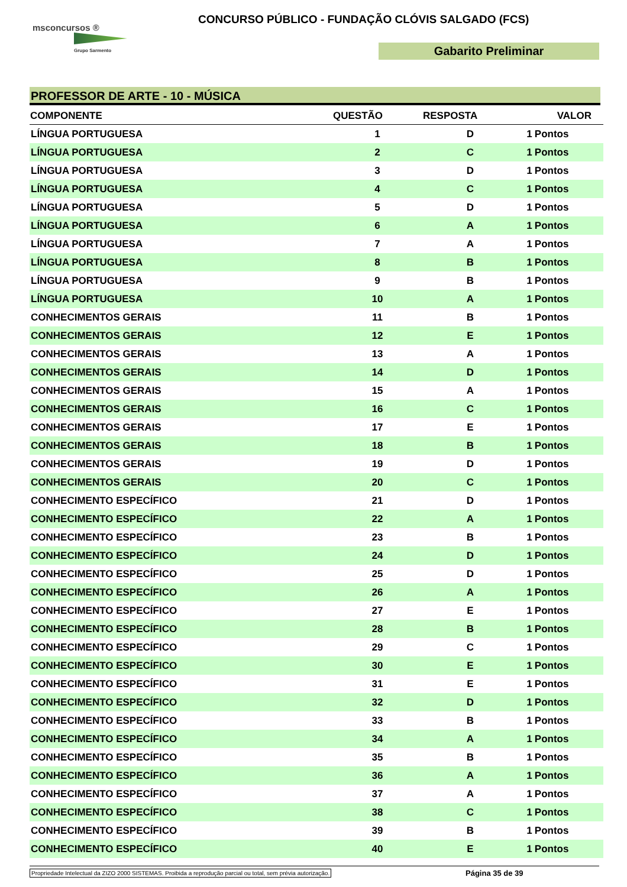msconcursos ®
Grupo Sarmento
CONCURSO PÚBLICO - FUNDAÇÃO CLÓVIS SALGADO (FCS)
Gabarito Preliminar
PROFESSOR DE ARTE - 10 - MÚSICA
| COMPONENTE | QUESTÃO | RESPOSTA | VALOR | |
| --- | --- | --- | --- | --- |
| LÍNGUA PORTUGUESA | 1 | D | 1 | Pontos |
| LÍNGUA PORTUGUESA | 2 | C | 1 | Pontos |
| LÍNGUA PORTUGUESA | 3 | D | 1 | Pontos |
| LÍNGUA PORTUGUESA | 4 | C | 1 | Pontos |
| LÍNGUA PORTUGUESA | 5 | D | 1 | Pontos |
| LÍNGUA PORTUGUESA | 6 | A | 1 | Pontos |
| LÍNGUA PORTUGUESA | 7 | A | 1 | Pontos |
| LÍNGUA PORTUGUESA | 8 | B | 1 | Pontos |
| LÍNGUA PORTUGUESA | 9 | B | 1 | Pontos |
| LÍNGUA PORTUGUESA | 10 | A | 1 | Pontos |
| CONHECIMENTOS GERAIS | 11 | B | 1 | Pontos |
| CONHECIMENTOS GERAIS | 12 | E | 1 | Pontos |
| CONHECIMENTOS GERAIS | 13 | A | 1 | Pontos |
| CONHECIMENTOS GERAIS | 14 | D | 1 | Pontos |
| CONHECIMENTOS GERAIS | 15 | A | 1 | Pontos |
| CONHECIMENTOS GERAIS | 16 | C | 1 | Pontos |
| CONHECIMENTOS GERAIS | 17 | E | 1 | Pontos |
| CONHECIMENTOS GERAIS | 18 | B | 1 | Pontos |
| CONHECIMENTOS GERAIS | 19 | D | 1 | Pontos |
| CONHECIMENTOS GERAIS | 20 | C | 1 | Pontos |
| CONHECIMENTO ESPECÍFICO | 21 | D | 1 | Pontos |
| CONHECIMENTO ESPECÍFICO | 22 | A | 1 | Pontos |
| CONHECIMENTO ESPECÍFICO | 23 | B | 1 | Pontos |
| CONHECIMENTO ESPECÍFICO | 24 | D | 1 | Pontos |
| CONHECIMENTO ESPECÍFICO | 25 | D | 1 | Pontos |
| CONHECIMENTO ESPECÍFICO | 26 | A | 1 | Pontos |
| CONHECIMENTO ESPECÍFICO | 27 | E | 1 | Pontos |
| CONHECIMENTO ESPECÍFICO | 28 | B | 1 | Pontos |
| CONHECIMENTO ESPECÍFICO | 29 | C | 1 | Pontos |
| CONHECIMENTO ESPECÍFICO | 30 | E | 1 | Pontos |
| CONHECIMENTO ESPECÍFICO | 31 | E | 1 | Pontos |
| CONHECIMENTO ESPECÍFICO | 32 | D | 1 | Pontos |
| CONHECIMENTO ESPECÍFICO | 33 | B | 1 | Pontos |
| CONHECIMENTO ESPECÍFICO | 34 | A | 1 | Pontos |
| CONHECIMENTO ESPECÍFICO | 35 | B | 1 | Pontos |
| CONHECIMENTO ESPECÍFICO | 36 | A | 1 | Pontos |
| CONHECIMENTO ESPECÍFICO | 37 | A | 1 | Pontos |
| CONHECIMENTO ESPECÍFICO | 38 | C | 1 | Pontos |
| CONHECIMENTO ESPECÍFICO | 39 | B | 1 | Pontos |
| CONHECIMENTO ESPECÍFICO | 40 | E | 1 | Pontos |
Propriedade Intelectual da ZIZO 2000 SISTEMAS. Proibida a reprodução parcial ou total, sem prévia autorização. Página 35 de 39